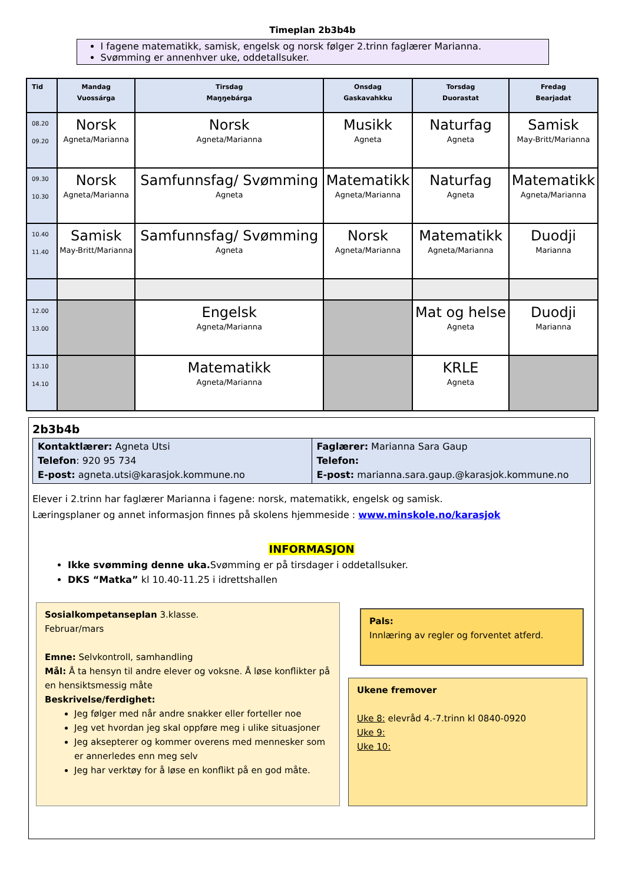Timeplan 2b3b4b
I fagene matematikk, samisk, engelsk og norsk følger 2.trinn faglærer Marianna.
Svømming er annenhver uke, oddetallsuker.
| Tid | Mandag Vuossárga | Tirsdag Maŋŋebárga | Onsdag Gaskavahkku | Torsdag Duorastat | Fredag Bearjadat |
| --- | --- | --- | --- | --- | --- |
| 08.20 09.20 | Norsk Agneta/Marianna | Norsk Agneta/Marianna | Musikk Agneta | Naturfag Agneta | Samisk May-Britt/Marianna |
| 09.30 10.30 | Norsk Agneta/Marianna | Samfunnsfag/ Svømming Agneta | Matematikk Agneta/Marianna | Naturfag Agneta | Matematikk Agneta/Marianna |
| 10.40 11.40 | Samisk May-Britt/Marianna | Samfunnsfag/ Svømming Agneta | Norsk Agneta/Marianna | Matematikk Agneta/Marianna | Duodji Marianna |
| 12.00 13.00 | | Engelsk Agneta/Marianna | | Mat og helse Agneta | Duodji Marianna |
| 13.10 14.10 | | Matematikk Agneta/Marianna | | KRLE Agneta | |
2b3b4b
| Kontaktlærer: Agneta Utsi Telefon : 920 95 734 E-post: agneta.utsi@karasjok.kommune.no | Faglærer: Marianna Sara Gaup Telefon: E-post: marianna.sara.gaup.@karasjok.kommune.no |
Elever i 2.trinn har faglærer Marianna i fagene: norsk, matematikk, engelsk og samisk.
Læringsplaner og annet informasjon finnes på skolens hjemmeside : www.minskole.no/karasjok
INFORMASJON
Ikke svømming denne uka. Svømming er på tirsdager i oddetallsuker.
DKS “Matka” kl 10.40-11.25 i idrettshallen
Sosialkompetanseplan 3.klasse.
Februar/mars
Emne: Selvkontroll, samhandling
Mål: Å ta hensyn til andre elever og voksne. Å løse konflikter på en hensiktsmessig måte
Beskrivelse/ferdighet:
Jeg følger med når andre snakker eller forteller noe
Jeg vet hvordan jeg skal oppføre meg i ulike situasjoner
Jeg aksepterer og kommer overens med mennesker som er annerledes enn meg selv
Jeg har verktøy for å løse en konflikt på en god måte.
Pals:
Innlæring av regler og forventet atferd.
Ukene fremover
Uke 8: elevråd 4.-7.trinn kl 0840-0920
Uke 9:
Uke 10: